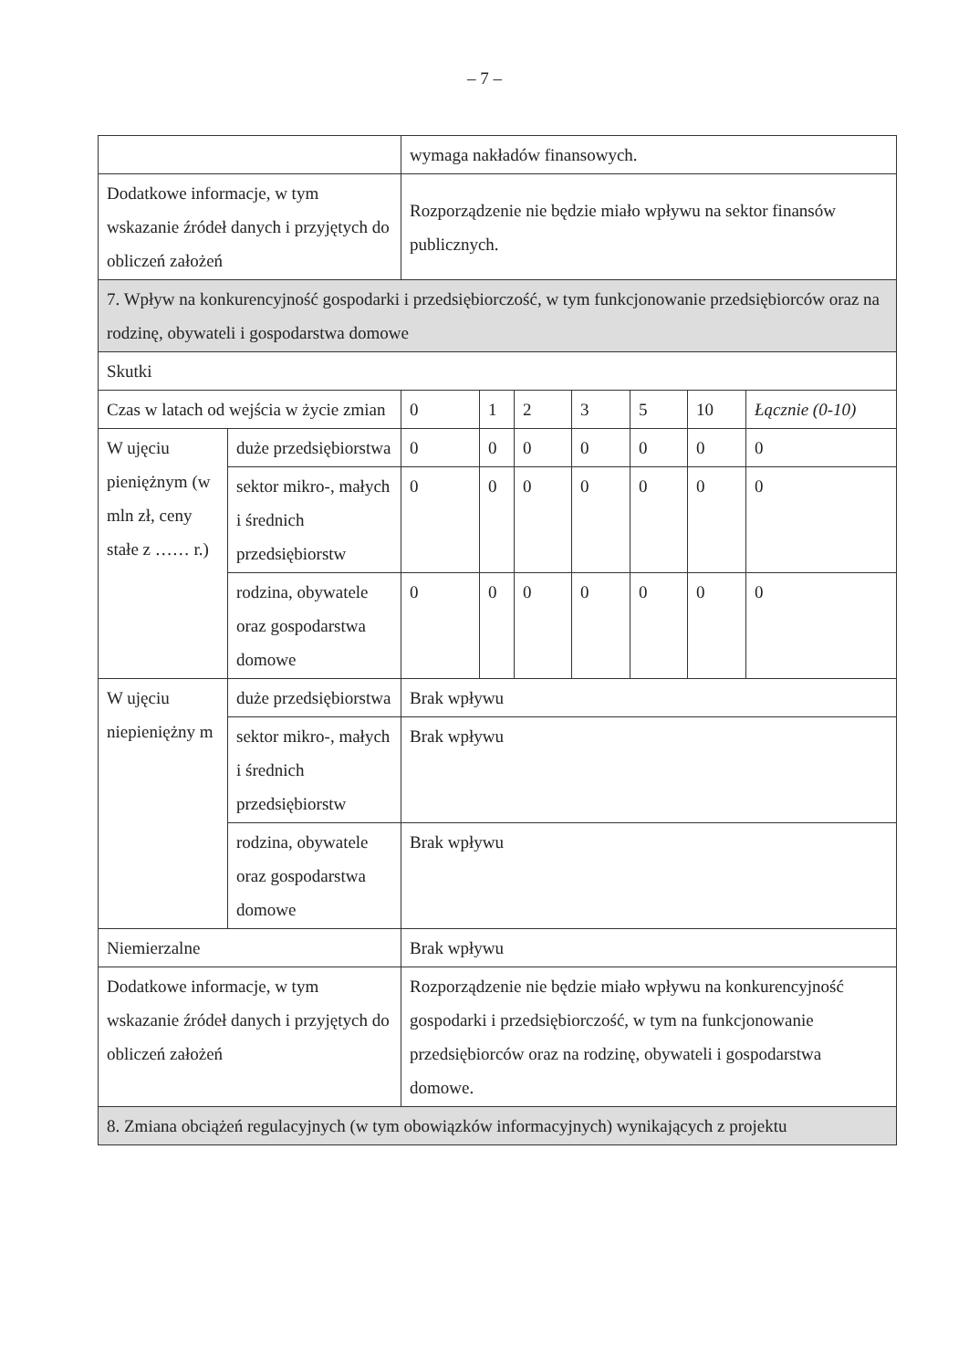– 7 –
| | | wymaga nakładów finansowych. | | | | | | |
| Dodatkowe informacje, w tym wskazanie źródeł danych i przyjętych do obliczeń założeń | | Rozporządzenie nie będzie miało wpływu na sektor finansów publicznych. | | | | | | |
| 7. Wpływ na konkurencyjność gospodarki i przedsiębiorczość, w tym funkcjonowanie przedsiębiorców oraz na rodzinę, obywateli i gospodarstwa domowe | | | | | | | | |
| Skutki | | | | | | | | |
| Czas w latach od wejścia w życie zmian | | 0 | 1 | 2 | 3 | 5 | 10 | Łącznie (0-10) |
| W ujęciu pieniężnym (w mln zł, ceny stałe z …… r.) | duże przedsiębiorstwa | 0 | 0 | 0 | 0 | 0 | 0 | 0 |
| | sektor mikro-, małych i średnich przedsiębiorstw | 0 | 0 | 0 | 0 | 0 | 0 | 0 |
| | rodzina, obywatele oraz gospodarstwa domowe | 0 | 0 | 0 | 0 | 0 | 0 | 0 |
| W ujęciu niepieniężny m | duże przedsiębiorstwa | Brak wpływu | | | | | | |
| | sektor mikro-, małych i średnich przedsiębiorstw | Brak wpływu | | | | | | |
| | rodzina, obywatele oraz gospodarstwa domowe | Brak wpływu | | | | | | |
| Niemierzalne | | Brak wpływu | | | | | | |
| Dodatkowe informacje, w tym wskazanie źródeł danych i przyjętych do obliczeń założeń | | Rozporządzenie nie będzie miało wpływu na konkurencyjność gospodarki i przedsiębiorczość, w tym na funkcjonowanie przedsiębiorców oraz na rodzinę, obywateli i gospodarstwa domowe. | | | | | | |
| 8. Zmiana obciążeń regulacyjnych (w tym obowiązków informacyjnych) wynikających z projektu | | | | | | | | |